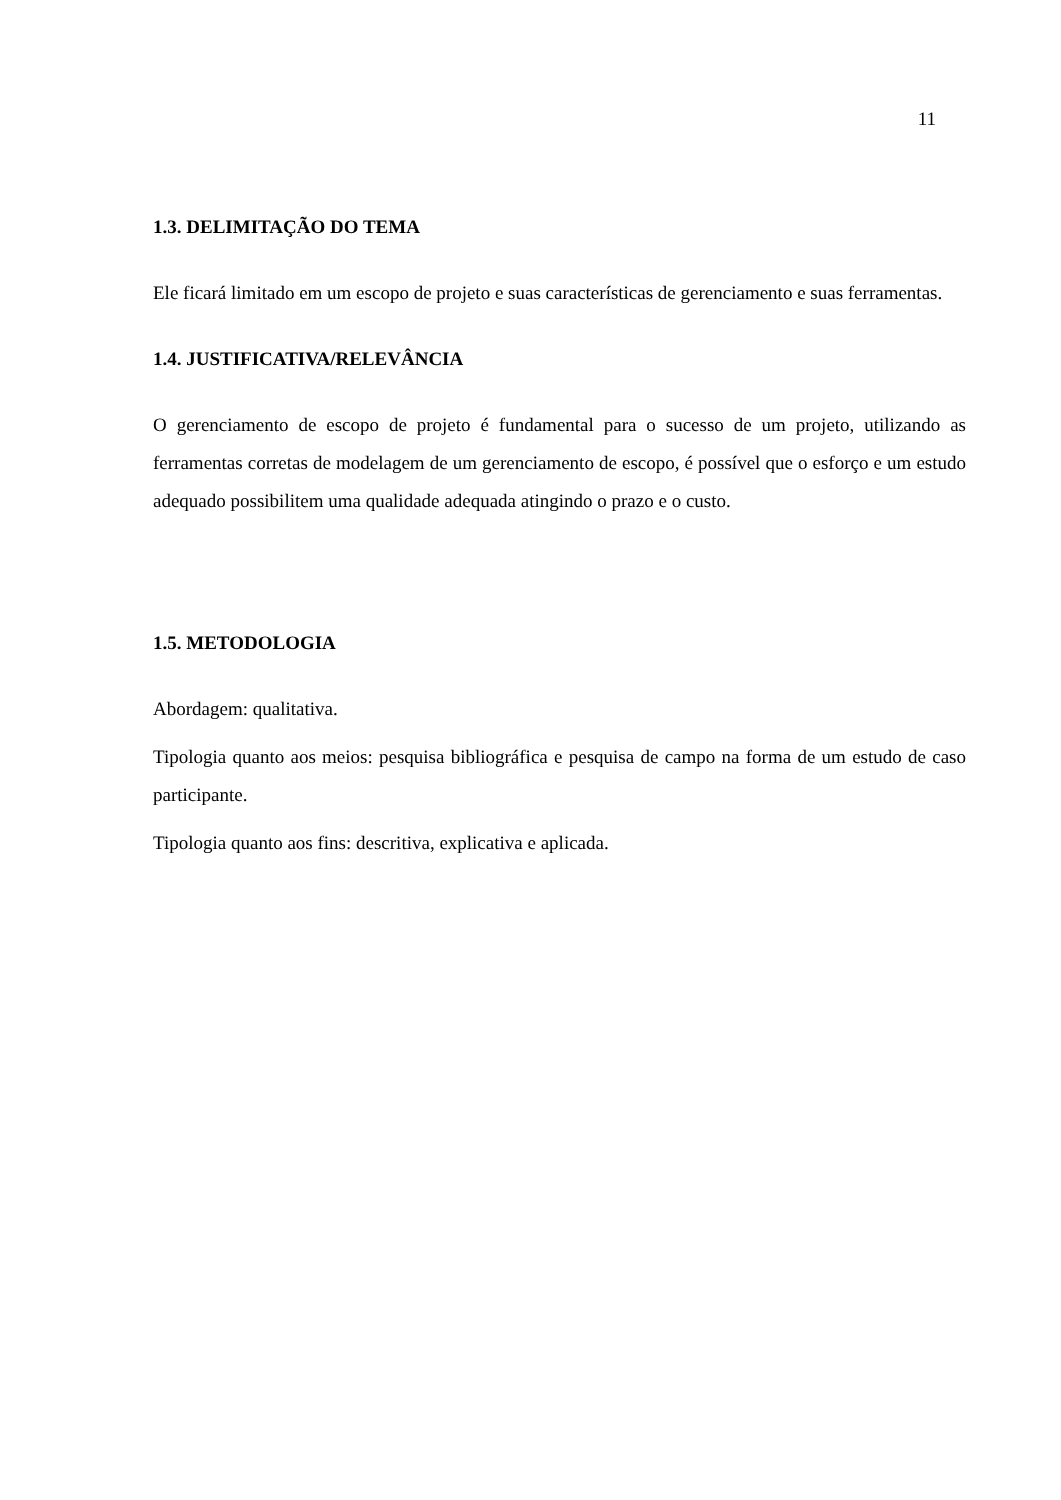11
1.3. DELIMITAÇÃO DO TEMA
Ele ficará limitado em um escopo de projeto e suas características de gerenciamento e suas ferramentas.
1.4. JUSTIFICATIVA/RELEVÂNCIA
O gerenciamento de escopo de projeto é fundamental para o sucesso de um projeto, utilizando as ferramentas corretas de modelagem de um gerenciamento de escopo, é possível que o esforço e um estudo adequado possibilitem uma qualidade adequada atingindo o prazo e o custo.
1.5. METODOLOGIA
Abordagem: qualitativa.
Tipologia quanto aos meios: pesquisa bibliográfica e pesquisa de campo na forma de um estudo de caso participante.
Tipologia quanto aos fins: descritiva, explicativa e aplicada.